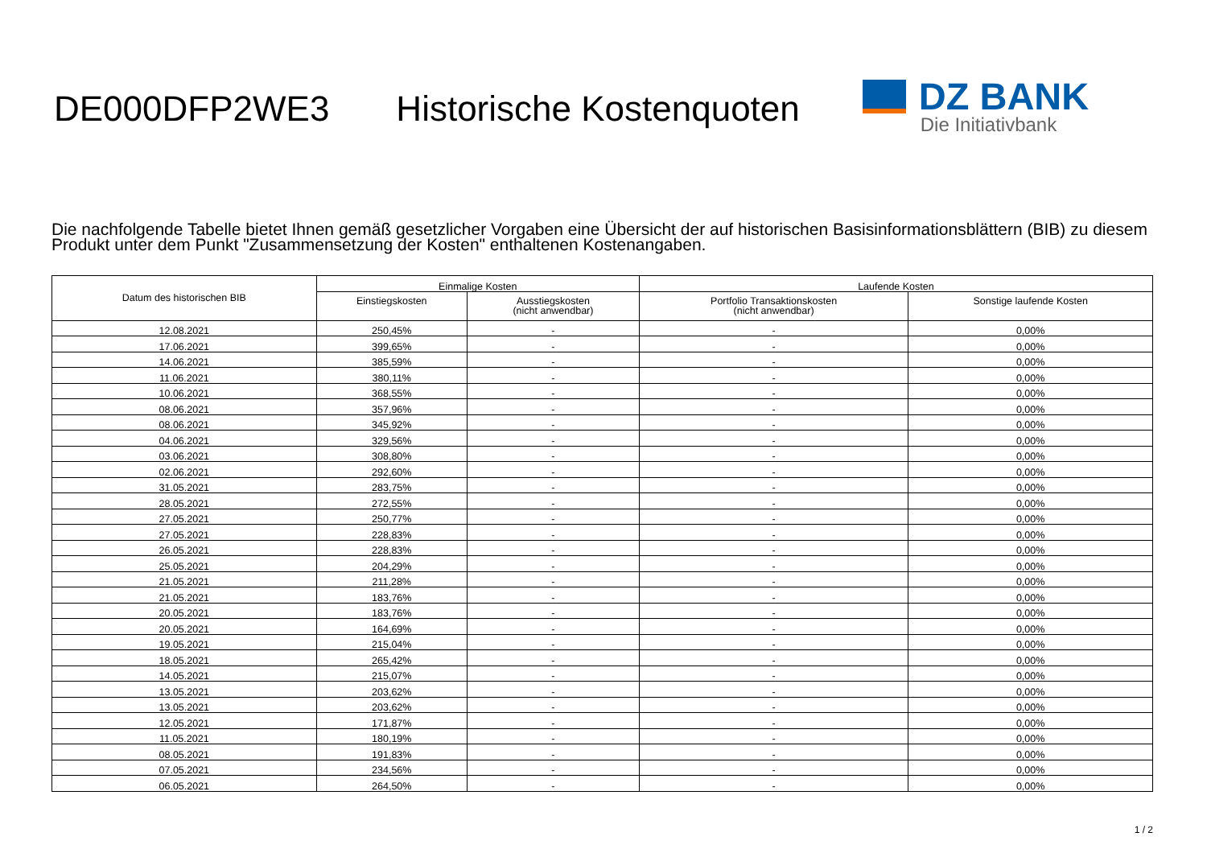DE000DFP2WE3 Historische Kostenquoten
DZ BANK
Die Initiativbank
Die nachfolgende Tabelle bietet Ihnen gemäß gesetzlicher Vorgaben eine Übersicht der auf historischen Basisinformationsblättern (BIB) zu diesem Produkt unter dem Punkt "Zusammensetzung der Kosten" enthaltenen Kostenangaben.
| Datum des historischen BIB | Einmalige Kosten | | Laufende Kosten | |
| --- | --- | --- | --- | --- |
| | Einstiegskosten | Ausstiegskosten (nicht anwendbar) | Portfolio Transaktionskosten (nicht anwendbar) | Sonstige laufende Kosten |
| 12.08.2021 | 250,45% | - | - | 0,00% |
| 17.06.2021 | 399,65% | - | - | 0,00% |
| 14.06.2021 | 385,59% | - | - | 0,00% |
| 11.06.2021 | 380,11% | - | - | 0,00% |
| 10.06.2021 | 368,55% | - | - | 0,00% |
| 08.06.2021 | 357,96% | - | - | 0,00% |
| 08.06.2021 | 345,92% | - | - | 0,00% |
| 04.06.2021 | 329,56% | - | - | 0,00% |
| 03.06.2021 | 308,80% | - | - | 0,00% |
| 02.06.2021 | 292,60% | - | - | 0,00% |
| 31.05.2021 | 283,75% | - | - | 0,00% |
| 28.05.2021 | 272,55% | - | - | 0,00% |
| 27.05.2021 | 250,77% | - | - | 0,00% |
| 27.05.2021 | 228,83% | - | - | 0,00% |
| 26.05.2021 | 228,83% | - | - | 0,00% |
| 25.05.2021 | 204,29% | - | - | 0,00% |
| 21.05.2021 | 211,28% | - | - | 0,00% |
| 21.05.2021 | 183,76% | - | - | 0,00% |
| 20.05.2021 | 183,76% | - | - | 0,00% |
| 20.05.2021 | 164,69% | - | - | 0,00% |
| 19.05.2021 | 215,04% | - | - | 0,00% |
| 18.05.2021 | 265,42% | - | - | 0,00% |
| 14.05.2021 | 215,07% | - | - | 0,00% |
| 13.05.2021 | 203,62% | - | - | 0,00% |
| 13.05.2021 | 203,62% | - | - | 0,00% |
| 12.05.2021 | 171,87% | - | - | 0,00% |
| 11.05.2021 | 180,19% | - | - | 0,00% |
| 08.05.2021 | 191,83% | - | - | 0,00% |
| 07.05.2021 | 234,56% | - | - | 0,00% |
| 06.05.2021 | 264,50% | - | - | 0,00% |
1 / 2